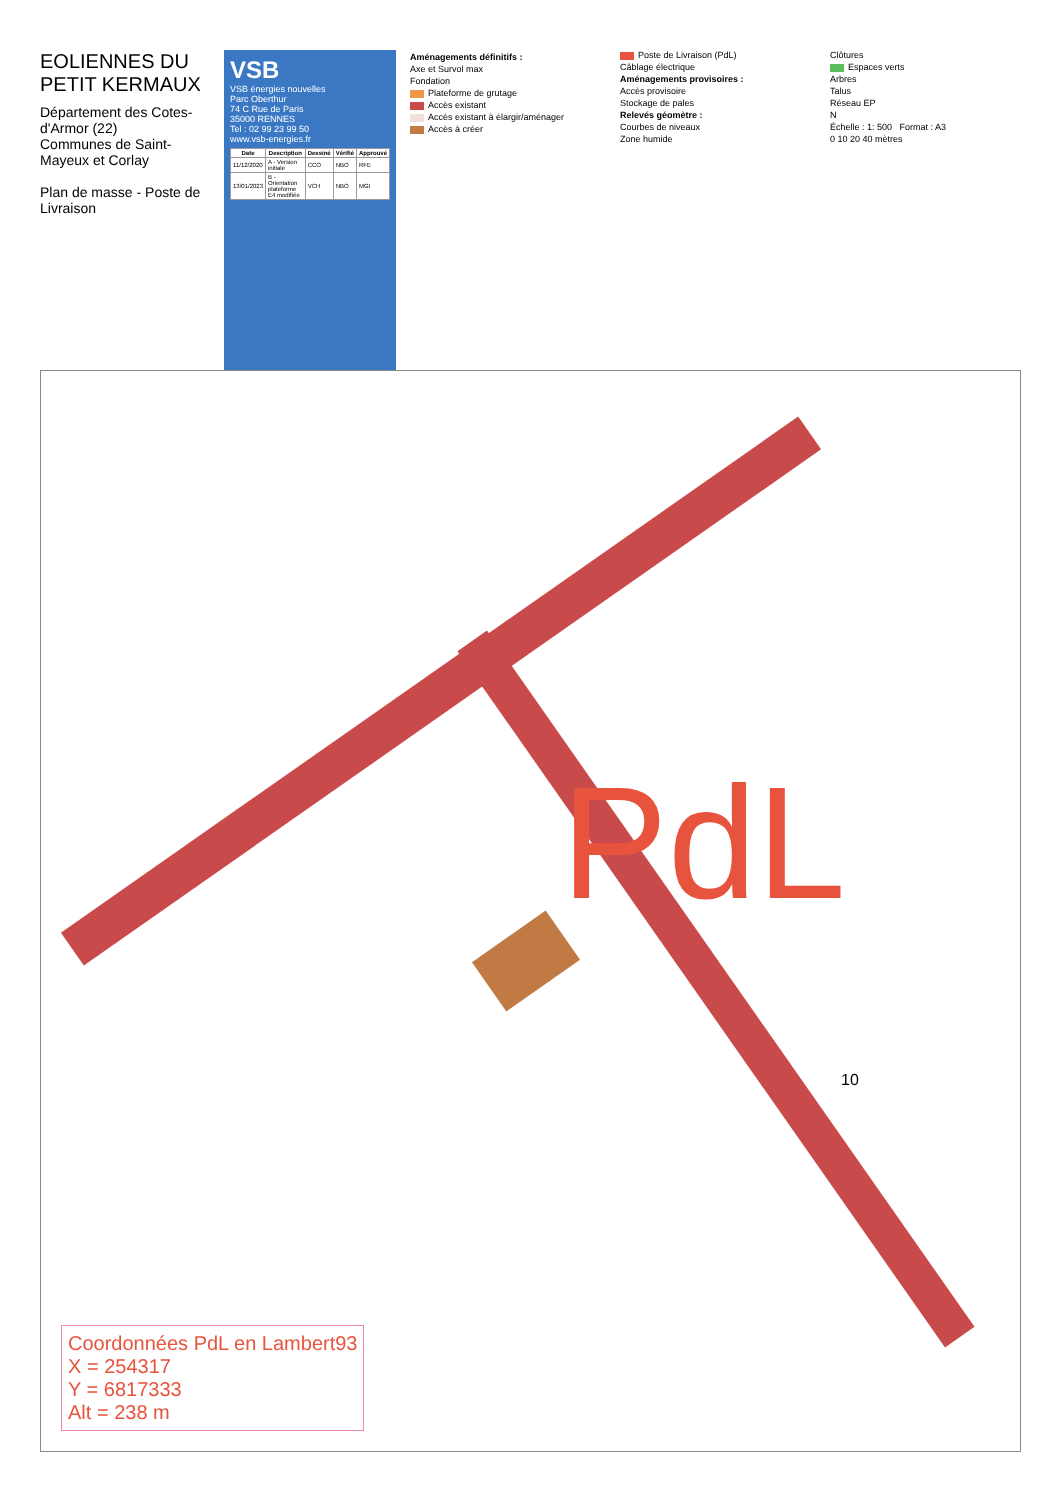EOLIENNES DU PETIT KERMAUX
Département des Cotes-d'Armor (22)
Communes de Saint-Mayeux et Corlay
Plan de masse - Poste de Livraison
VSB
VSB énergies nouvelles
Parc Oberthur
74 C Rue de Paris
35000 RENNES
Tel : 02 99 23 99 50
www.vsb-energies.fr
| Date | Description | Dessiné | Vérifié | Approuvé |
| --- | --- | --- | --- | --- |
| 11/12/2020 | A - Version initiale | CCO | NBO | RFE |
| 13/01/2023 | B - Orientation plateforme E4 modifiée | VCH | NBO | MGI |
Aménagements définitifs :
Axe et Survol max
Fondation
Plateforme de grutage
Accès existant
Accès existant à élargir/aménager
Accès à créer
Poste de Livraison (PdL)
Câblage électrique
Aménagements provisoires :
Accès provisoire
Stockage de pales
Relevés géomètre :
Courbes de niveaux
Zone humide
Clôtures
Espaces verts
Arbres
Talus
Réseau EP
N
Échelle : 1: 500 Format : A3
0 10 20 40 mètres
PdL
10
Coordonnées PdL en Lambert93
X = 254317
Y = 6817333
Alt = 238 m